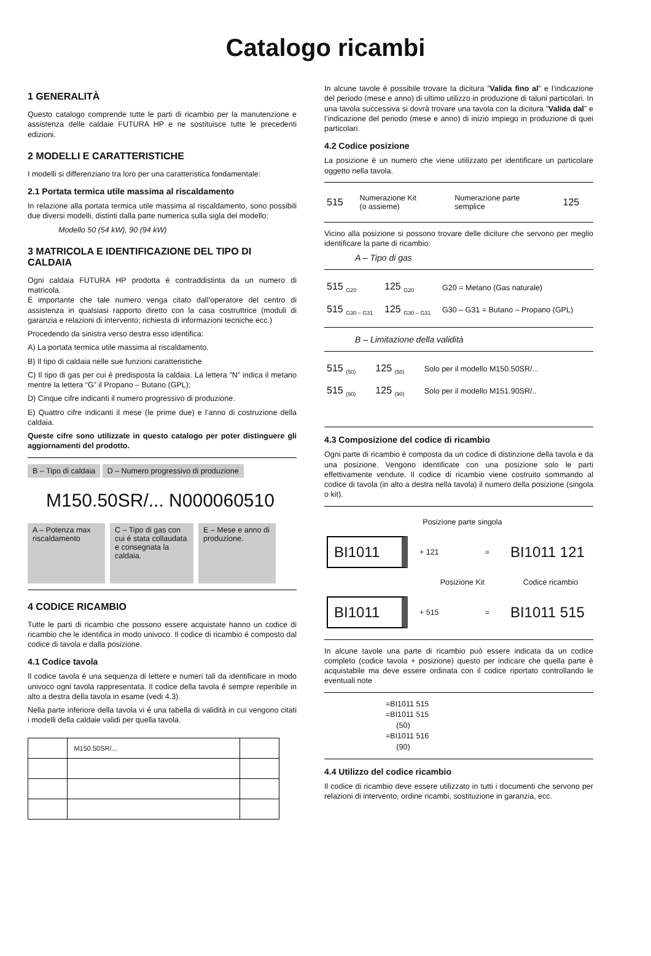Catalogo ricambi
1 GENERALITÀ
Questo catalogo comprende tutte le parti di ricambio per la manutenzione e assistenza delle caldaie FUTURA HP e ne sostituisce tutte le precedenti edizioni.
2 MODELLI E CARATTERISTICHE
I modelli si differenziano tra loro per una caratteristica fondamentale:
2.1 Portata termica utile massima al riscaldamento
In relazione alla portata termica utile massima al riscaldamento, sono possibili due diversi modelli, distinti dalla parte numerica sulla sigla del modello:
Modello 50 (54 kW), 90 (94 kW)
3 MATRICOLA E IDENTIFICAZIONE DEL TIPO DI CALDAIA
Ogni caldaia FUTURA HP prodotta é contraddistinta da un numero di matricola.
É importante che tale numero venga citato dall’operatore del centro di assistenza in qualsiasi rapporto diretto con la casa costruttrice (moduli di garanzia e relazioni di intervento; richiesta di informazioni tecniche ecc.)
Procedendo da sinistra verso destra esso identifica:
A) La portata termica utile massima al riscaldamento.
B) Il tipo di caldaia nelle sue funzioni caratteristiche
C) Il tipo di gas per cui é predisposta la caldaia. La lettera ”N” indica il metano mentre la lettera “G” il Propano – Butano (GPL);
D) Cinque cifre indicanti il numero progressivo di produzione.
E) Quattro cifre indicanti il mese (le prime due) e l’anno di costruzione della caldaia.
Queste cifre sono utilizzate in questo catalogo per poter distinguere gli aggiornamenti del prodotto.
B – Tipo di caldaia D – Numero progressivo di produzione
M150.50SR/... N000060510
A – Potenza max riscaldamento
C – Tipo di gas con cui é stata collaudata e consegnata la caldaia.
E – Mese e anno di produzione.
4 CODICE RICAMBIO
Tutte le parti di ricambio che possono essere acquistate hanno un codice di ricambio che le identifica in modo univoco. Il codice di ricambio é composto dal codice di tavola e dalla posizione.
4.1 Codice tavola
Il codice tavola é una sequenza di lettere e numeri tali da identificare in modo univoco ogni tavola rappresentata. Il codice della tavola é sempre reperibile in alto a destra della tavola in esame (vedi 4.3).
Nella parte inferiore della tavola vi é una tabella di validità in cui vengono citati i modelli della caldaie validi per quella tavola.
| | M150.50SR/... | |
In alcune tavole è possibile trovare la dicitura ”Valida fino al” e l’indicazione del periodo (mese e anno) di ultimo utilizzo in produzione di taluni particolari. In una tavola successiva si dovrà trovare una tavola con la dicitura ”Valida dal” e l’indicazione del periodo (mese e anno) di inizio impiego in produzione di quei particolari.
4.2 Codice posizione
La posizione é un numero che viene utilizzato per identificare un particolare oggetto nella tavola.
| 515 | Numerazione Kit (o assieme) | Numerazione parte semplice | 125 |
Vicino alla posizione si possono trovare delle diciture che servono per meglio identificare la parte di ricambio:
A – Tipo di gas
| 515 <sub>G20</sub> | 125 <sub>G20</sub> | G20 = Metano (Gas naturale) |
| 515 <sub>G30 – G31</sub> | 125 <sub>G30 – G31</sub> | G30 – G31 = Butano – Propano (GPL) |
B – Limitazione della validità
| 515 <sub>(50)</sub> | 125 <sub>(50)</sub> | Solo per il modello M150.50SR/... |
| 515 <sub>(90)</sub> | 125 <sub>(90)</sub> | Solo per il modello M151.90SR/.. |
4.3 Composizione del codice di ricambio
Ogni parte di ricambio é composta da un codice di distinzione della tavola e da una posizione. Vengono identificate con una posizione solo le parti effettivamente vendute. Il codice di ricambio viene costruito sommando al codice di tavola (in alto a destra nella tavola) il numero della posizione (singola o kit).
| | Posizione parte singola | | |
| BI1011 | + 121 | = | BI1011 121 |
| | Posizione Kit | | Codice ricambio |
| BI1011 | + 515 | = | BI1011 515 |
In alcune tavole una parte di ricambio può essere indicata da un codice completo (codice tavola + posizione) questo per indicare che quella parte è acquistabile ma deve essere ordinata con il codice riportato controllando le eventuali note
=BI1011 515
=BI1011 515
(50)
=BI1011 516
(90)
4.4 Utilizzo del codice ricambio
Il codice di ricambio deve essere utilizzato in tutti i documenti che servono per relazioni di intervento, ordine ricambi, sostituzione in garanzia, ecc.